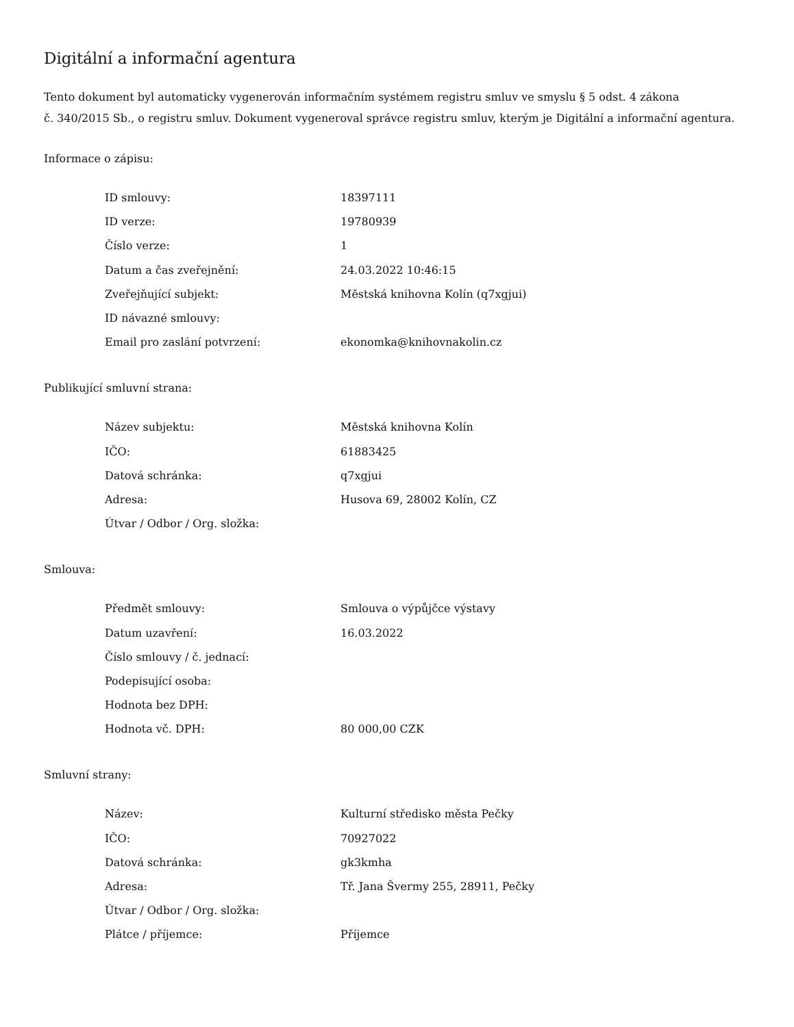Digitální a informační agentura
Tento dokument byl automaticky vygenerován informačním systémem registru smluv ve smyslu § 5 odst. 4 zákona
č. 340/2015 Sb., o registru smluv. Dokument vygeneroval správce registru smluv, kterým je Digitální a informační agentura.
Informace o zápisu:
| ID smlouvy: | 18397111 |
| ID verze: | 19780939 |
| Číslo verze: | 1 |
| Datum a čas zveřejnění: | 24.03.2022 10:46:15 |
| Zveřejňující subjekt: | Městská knihovna Kolín (q7xgjui) |
| ID návazné smlouvy: | |
| Email pro zaslání potvrzení: | ekonomka@knihovnakolin.cz |
Publikující smluvní strana:
| Název subjektu: | Městská knihovna Kolín |
| IČO: | 61883425 |
| Datová schránka: | q7xgjui |
| Adresa: | Husova 69, 28002 Kolín, CZ |
| Útvar / Odbor / Org. složka: | |
Smlouva:
| Předmět smlouvy: | Smlouva o výpůjčce výstavy |
| Datum uzavření: | 16.03.2022 |
| Číslo smlouvy / č. jednací: | |
| Podepisující osoba: | |
| Hodnota bez DPH: | |
| Hodnota vč. DPH: | 80 000,00 CZK |
Smluvní strany:
| Název: | Kulturní středisko města Pečky |
| IČO: | 70927022 |
| Datová schránka: | gk3kmha |
| Adresa: | Tř. Jana Švermy 255, 28911, Pečky |
| Útvar / Odbor / Org. složka: | |
| Plátce / příjemce: | Příjemce |